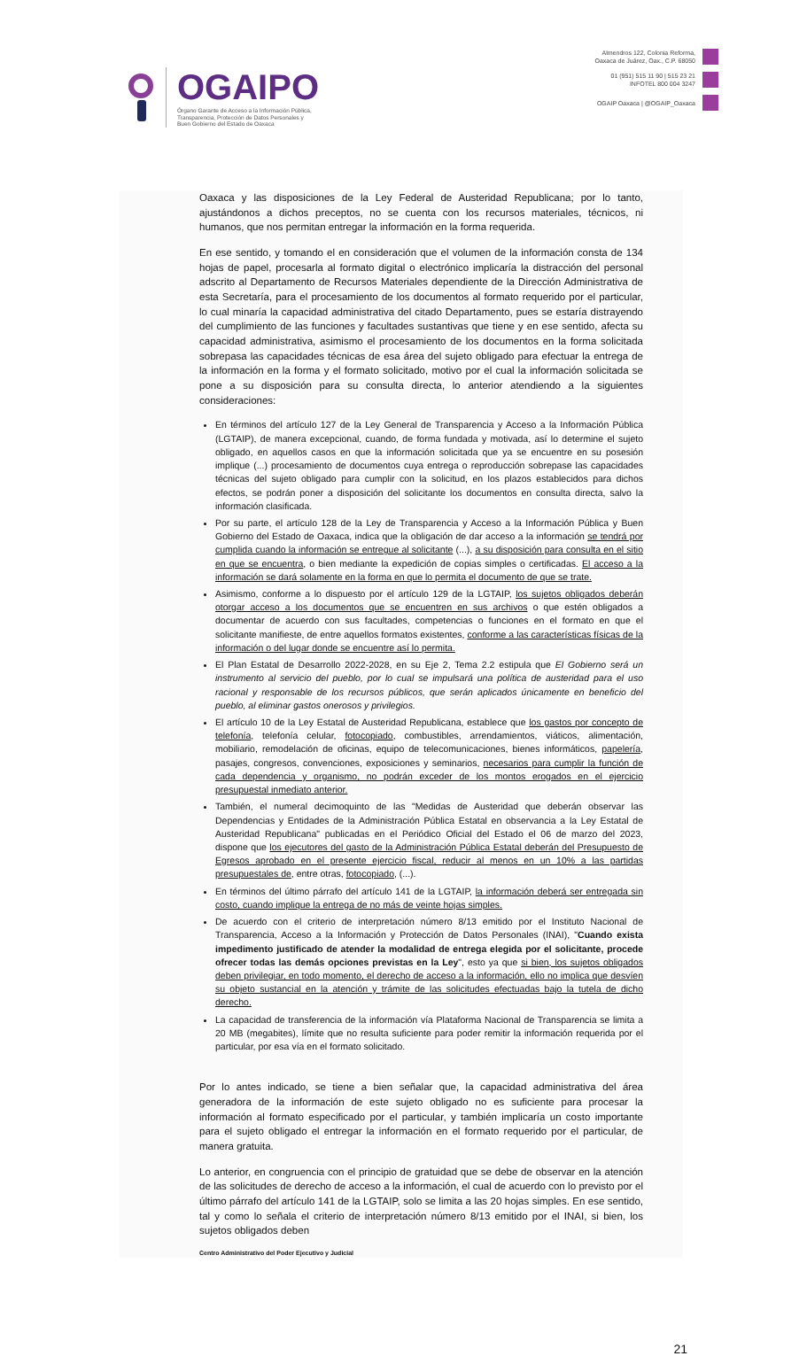OGAIPO
Órgano Garante de Acceso a la Información Pública,
Transparencia, Protección de Datos Personales y
Buen Gobierno del Estado de Oaxaca
Almendros 122, Colonia Reforma,
Oaxaca de Juárez, Oax., C.P. 68050
01 (951) 515 11 90 | 515 23 21
INFOTEL 800 004 3247
OGAIP Oaxaca | @OGAIP_Oaxaca
Oaxaca y las disposiciones de la Ley Federal de Austeridad Republicana; por lo tanto, ajustándonos a dichos preceptos, no se cuenta con los recursos materiales, técnicos, ni humanos, que nos permitan entregar la información en la forma requerida.
En ese sentido, y tomando el en consideración que el volumen de la información consta de 134 hojas de papel, procesarla al formato digital o electrónico implicaría la distracción del personal adscrito al Departamento de Recursos Materiales dependiente de la Dirección Administrativa de esta Secretaría, para el procesamiento de los documentos al formato requerido por el particular, lo cual minaría la capacidad administrativa del citado Departamento, pues se estaría distrayendo del cumplimiento de las funciones y facultades sustantivas que tiene y en ese sentido, afecta su capacidad administrativa, asimismo el procesamiento de los documentos en la forma solicitada sobrepasa las capacidades técnicas de esa área del sujeto obligado para efectuar la entrega de la información en la forma y el formato solicitado, motivo por el cual la información solicitada se pone a su disposición para su consulta directa, lo anterior atendiendo a la siguientes consideraciones:
En términos del artículo 127 de la Ley General de Transparencia y Acceso a la Información Pública (LGTAIP), de manera excepcional, cuando, de forma fundada y motivada, así lo determine el sujeto obligado, en aquellos casos en que la información solicitada que ya se encuentre en su posesión implique (...) procesamiento de documentos cuya entrega o reproducción sobrepase las capacidades técnicas del sujeto obligado para cumplir con la solicitud, en los plazos establecidos para dichos efectos, se podrán poner a disposición del solicitante los documentos en consulta directa, salvo la información clasificada.
Por su parte, el artículo 128 de la Ley de Transparencia y Acceso a la Información Pública y Buen Gobierno del Estado de Oaxaca, indica que la obligación de dar acceso a la información se tendrá por cumplida cuando la información se entregue al solicitante (...), a su disposición para consulta en el sitio en que se encuentra, o bien mediante la expedición de copias simples o certificadas. El acceso a la información se dará solamente en la forma en que lo permita el documento de que se trate.
Asimismo, conforme a lo dispuesto por el artículo 129 de la LGTAIP, los sujetos obligados deberán otorgar acceso a los documentos que se encuentren en sus archivos o que estén obligados a documentar de acuerdo con sus facultades, competencias o funciones en el formato en que el solicitante manifieste, de entre aquellos formatos existentes, conforme a las características físicas de la información o del lugar donde se encuentre así lo permita.
El Plan Estatal de Desarrollo 2022-2028, en su Eje 2, Tema 2.2 estipula que El Gobierno será un instrumento al servicio del pueblo, por lo cual se impulsará una política de austeridad para el uso racional y responsable de los recursos públicos, que serán aplicados únicamente en beneficio del pueblo, al eliminar gastos onerosos y privilegios.
El artículo 10 de la Ley Estatal de Austeridad Republicana, establece que los gastos por concepto de telefonía, telefonía celular, fotocopiado, combustibles, arrendamientos, viáticos, alimentación, mobiliario, remodelación de oficinas, equipo de telecomunicaciones, bienes informáticos, papelería, pasajes, congresos, convenciones, exposiciones y seminarios, necesarios para cumplir la función de cada dependencia y organismo, no podrán exceder de los montos erogados en el ejercicio presupuestal inmediato anterior.
También, el numeral decimoquinto de las "Medidas de Austeridad que deberán observar las Dependencias y Entidades de la Administración Pública Estatal en observancia a la Ley Estatal de Austeridad Republicana" publicadas en el Periódico Oficial del Estado el 06 de marzo del 2023, dispone que los ejecutores del gasto de la Administración Pública Estatal deberán del Presupuesto de Egresos aprobado en el presente ejercicio fiscal, reducir al menos en un 10% a las partidas presupuestales de, entre otras, fotocopiado, (...).
En términos del último párrafo del artículo 141 de la LGTAIP, la información deberá ser entregada sin costo, cuando implique la entrega de no más de veinte hojas simples.
De acuerdo con el criterio de interpretación número 8/13 emitido por el Instituto Nacional de Transparencia, Acceso a la Información y Protección de Datos Personales (INAI), "Cuando exista impedimento justificado de atender la modalidad de entrega elegida por el solicitante, procede ofrecer todas las demás opciones previstas en la Ley", esto ya que si bien, los sujetos obligados deben privilegiar, en todo momento, el derecho de acceso a la información, ello no implica que desvíen su objeto sustancial en la atención y trámite de las solicitudes efectuadas bajo la tutela de dicho derecho.
La capacidad de transferencia de la información vía Plataforma Nacional de Transparencia se limita a 20 MB (megabites), límite que no resulta suficiente para poder remitir la información requerida por el particular, por esa vía en el formato solicitado.
Por lo antes indicado, se tiene a bien señalar que, la capacidad administrativa del área generadora de la información de este sujeto obligado no es suficiente para procesar la información al formato especificado por el particular, y también implicaría un costo importante para el sujeto obligado el entregar la información en el formato requerido por el particular, de manera gratuita.
Lo anterior, en congruencia con el principio de gratuidad que se debe de observar en la atención de las solicitudes de derecho de acceso a la información, el cual de acuerdo con lo previsto por el último párrafo del artículo 141 de la LGTAIP, solo se limita a las 20 hojas simples. En ese sentido, tal y como lo señala el criterio de interpretación número 8/13 emitido por el INAI, si bien, los sujetos obligados deben
Centro Administrativo del Poder Ejecutivo y Judicial
21